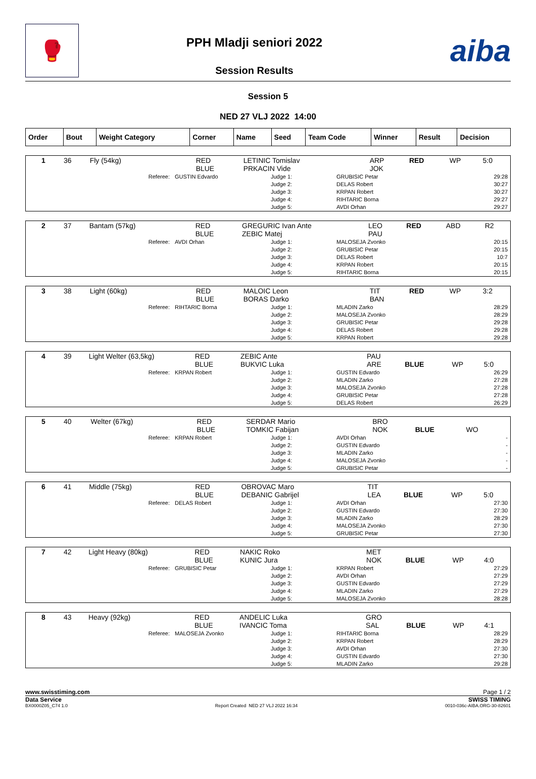🥊
PPH Mladji seniori 2022
Session Results
aiba
Session 5
NED 27 VLJ 2022 14:00
| Order | Bout | Weight Category | Corner | Name | Seed | Team Code | Winner | Result | Decision |
| --- | --- | --- | --- | --- | --- | --- | --- | --- | --- |
| 1 | 36 | Fly (54kg) | RED BLUE | LETINIC Tomislav PRKACIN Vide | ARP JOK | RED | WP | 5:0 |
| Referee: | GUSTIN Edvardo | Judge 1: Judge 2: Judge 3: Judge 4: Judge 5: | GRUBISIC Petar DELAS Robert KRPAN Robert RIHTARIC Borna AVDI Orhan | 29:28 30:27 30:27 29:27 29:27 |
| 2 | 37 | Bantam (57kg) | RED BLUE | GREGURIC Ivan Ante ZEBIC Matej | LEO PAU | RED | ABD | R2 |
| Referee: | AVDI Orhan | Judge 1: Judge 2: Judge 3: Judge 4: Judge 5: | MALOSEJA Zvonko GRUBISIC Petar DELAS Robert KRPAN Robert RIHTARIC Borna | 20:15 20:15 10:7 20:15 20:15 |
| 3 | 38 | Light (60kg) | RED BLUE | MALOIC Leon BORAS Darko | TIT BAN | RED | WP | 3:2 |
| Referee: | RIHTARIC Borna | Judge 1: Judge 2: Judge 3: Judge 4: Judge 5: | MLADIN Zarko MALOSEJA Zvonko GRUBISIC Petar DELAS Robert KRPAN Robert | 28:29 28:29 29:28 29:28 29:28 |
| 4 | 39 | Light Welter (63,5kg) | RED BLUE | ZEBIC Ante BUKVIC Luka | PAU ARE | BLUE | WP | 5:0 |
| Referee: | KRPAN Robert | Judge 1: Judge 2: Judge 3: Judge 4: Judge 5: | GUSTIN Edvardo MLADIN Zarko MALOSEJA Zvonko GRUBISIC Petar DELAS Robert | 26:29 27:28 27:28 27:28 26:29 |
| 5 | 40 | Welter (67kg) | RED BLUE | SERDAR Mario TOMKIC Fabijan | BRO NOK | BLUE | WO | |
| Referee: | KRPAN Robert | Judge 1: Judge 2: Judge 3: Judge 4: Judge 5: | AVDI Orhan GUSTIN Edvardo MLADIN Zarko MALOSEJA Zvonko GRUBISIC Petar | - - - - - |
| 6 | 41 | Middle (75kg) | RED BLUE | OBROVAC Maro DEBANIC Gabrijel | TIT LEA | BLUE | WP | 5:0 |
| Referee: | DELAS Robert | Judge 1: Judge 2: Judge 3: Judge 4: Judge 5: | AVDI Orhan GUSTIN Edvardo MLADIN Zarko MALOSEJA Zvonko GRUBISIC Petar | 27:30 27:30 28:29 27:30 27:30 |
| 7 | 42 | Light Heavy (80kg) | RED BLUE | NAKIC Roko KUNIC Jura | MET NOK | BLUE | WP | 4:0 |
| Referee: | GRUBISIC Petar | Judge 1: Judge 2: Judge 3: Judge 4: Judge 5: | KRPAN Robert AVDI Orhan GUSTIN Edvardo MLADIN Zarko MALOSEJA Zvonko | 27:29 27:29 27:29 27:29 28:28 |
| 8 | 43 | Heavy (92kg) | RED BLUE | ANDELIC Luka IVANCIC Toma | GRO SAL | BLUE | WP | 4:1 |
| Referee: | MALOSEJA Zvonko | Judge 1: Judge 2: Judge 3: Judge 4: Judge 5: | RIHTARIC Borna KRPAN Robert AVDI Orhan GUSTIN Edvardo MLADIN Zarko | 28:29 28:29 27:30 27:30 29:28 |
www.swisstiming.com Page 1 / 2
Data Service SWISS TIMING
BX0000Z05_C74 1.0 Report Created NED 27 VLJ 2022 16:34 0010-036c-AIBA.ORG-30-82601